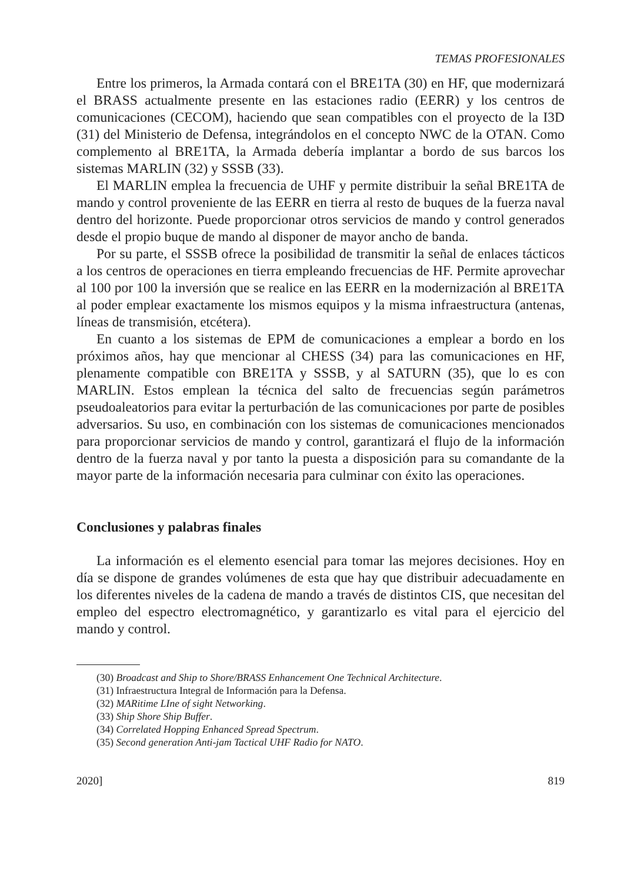TEMAS PROFESIONALES
Entre los primeros, la Armada contará con el BRE1TA (30) en HF, que modernizará el BRASS actualmente presente en las estaciones radio (EERR) y los centros de comunicaciones (CECOM), haciendo que sean compatibles con el proyecto de la I3D (31) del Ministerio de Defensa, integrándolos en el concepto NWC de la OTAN. Como complemento al BRE1TA, la Armada debería implantar a bordo de sus barcos los sistemas MARLIN (32) y SSSB (33).
El MARLIN emplea la frecuencia de UHF y permite distribuir la señal BRE1TA de mando y control proveniente de las EERR en tierra al resto de buques de la fuerza naval dentro del horizonte. Puede proporcionar otros servicios de mando y control generados desde el propio buque de mando al disponer de mayor ancho de banda.
Por su parte, el SSSB ofrece la posibilidad de transmitir la señal de enlaces tácticos a los centros de operaciones en tierra empleando frecuencias de HF. Permite aprovechar al 100 por 100 la inversión que se realice en las EERR en la modernización al BRE1TA al poder emplear exactamente los mismos equipos y la misma infraestructura (antenas, líneas de transmisión, etcétera).
En cuanto a los sistemas de EPM de comunicaciones a emplear a bordo en los próximos años, hay que mencionar al CHESS (34) para las comunicaciones en HF, plenamente compatible con BRE1TA y SSSB, y al SATURN (35), que lo es con MARLIN. Estos emplean la técnica del salto de frecuencias según parámetros pseudoaleatorios para evitar la perturbación de las comunicaciones por parte de posibles adversarios. Su uso, en combinación con los sistemas de comunicaciones mencionados para proporcionar servicios de mando y control, garantizará el flujo de la información dentro de la fuerza naval y por tanto la puesta a disposición para su comandante de la mayor parte de la información necesaria para culminar con éxito las operaciones.
Conclusiones y palabras finales
La información es el elemento esencial para tomar las mejores decisiones. Hoy en día se dispone de grandes volúmenes de esta que hay que distribuir adecuadamente en los diferentes niveles de la cadena de mando a través de distintos CIS, que necesitan del empleo del espectro electromagnético, y garantizarlo es vital para el ejercicio del mando y control.
(30) Broadcast and Ship to Shore/BRASS Enhancement One Technical Architecture.
(31) Infraestructura Integral de Información para la Defensa.
(32) MARitime LIne of sight Networking.
(33) Ship Shore Ship Buffer.
(34) Correlated Hopping Enhanced Spread Spectrum.
(35) Second generation Anti-jam Tactical UHF Radio for NATO.
2020] 819